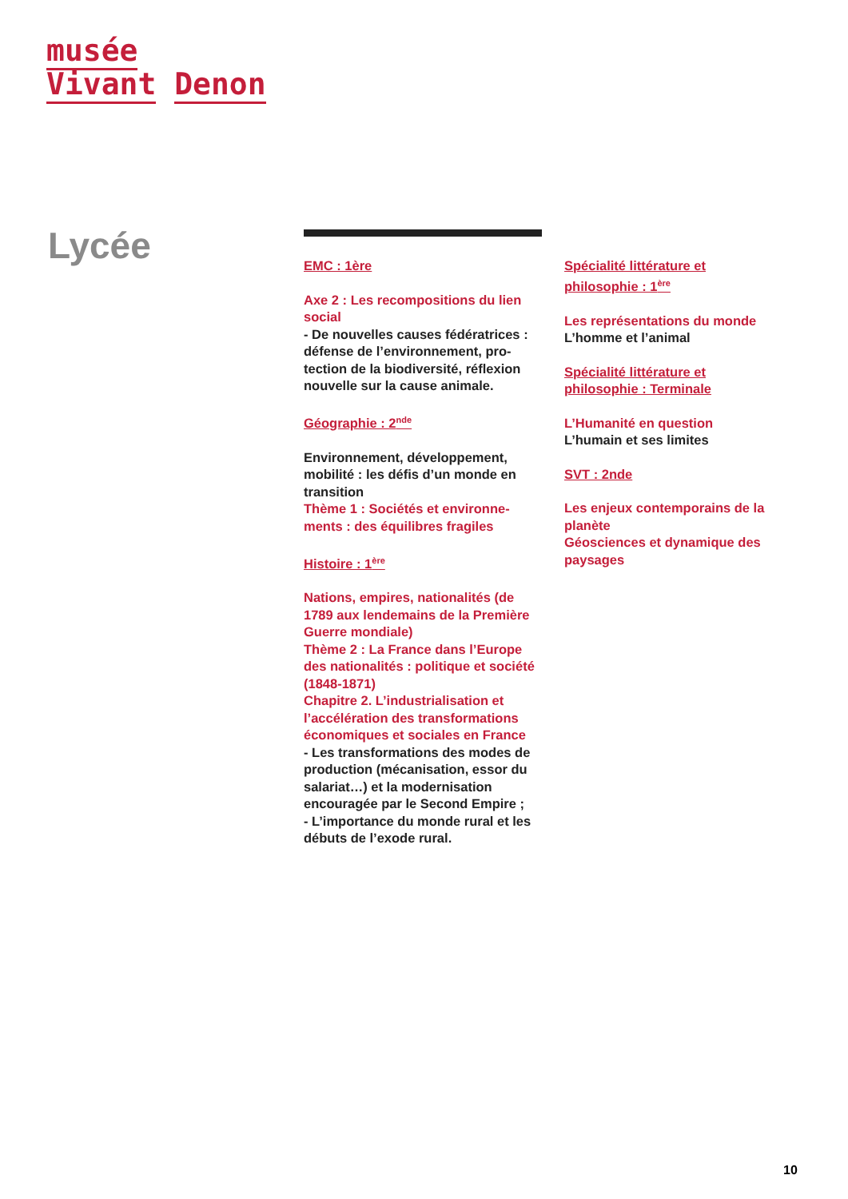musée
Vivant Denon
Lycée
EMC : 1ère
Axe 2 : Les recompositions du lien social
- De nouvelles causes fédératrices : défense de l’environnement, pro-tection de la biodiversité, réflexion nouvelle sur la cause animale.
Géographie : 2<sup>nde</sup>
Environnement, développement, mobilité : les défis d’un monde en transition
Thème 1 : Sociétés et environne-ments : des équilibres fragiles
Histoire : 1<sup>ère</sup>
Nations, empires, nationalités (de 1789 aux lendemains de la Première Guerre mondiale)
Thème 2 : La France dans l’Europe des nationalités : politique et société (1848-1871)
Chapitre 2. L’industrialisation et l’accélération des transformations économiques et sociales en France
- Les transformations des modes de production (mécanisation, essor du salariat…) et la modernisation encouragée par le Second Empire ;
- L’importance du monde rural et les débuts de l’exode rural.
Spécialité littérature et philosophie : 1<sup>ère</sup>
Les représentations du monde
L’homme et l’animal
Spécialité littérature et philosophie : Terminale
L’Humanité en question
L’humain et ses limites
SVT : 2nde
Les enjeux contemporains de la planète
Géosciences et dynamique des paysages
10